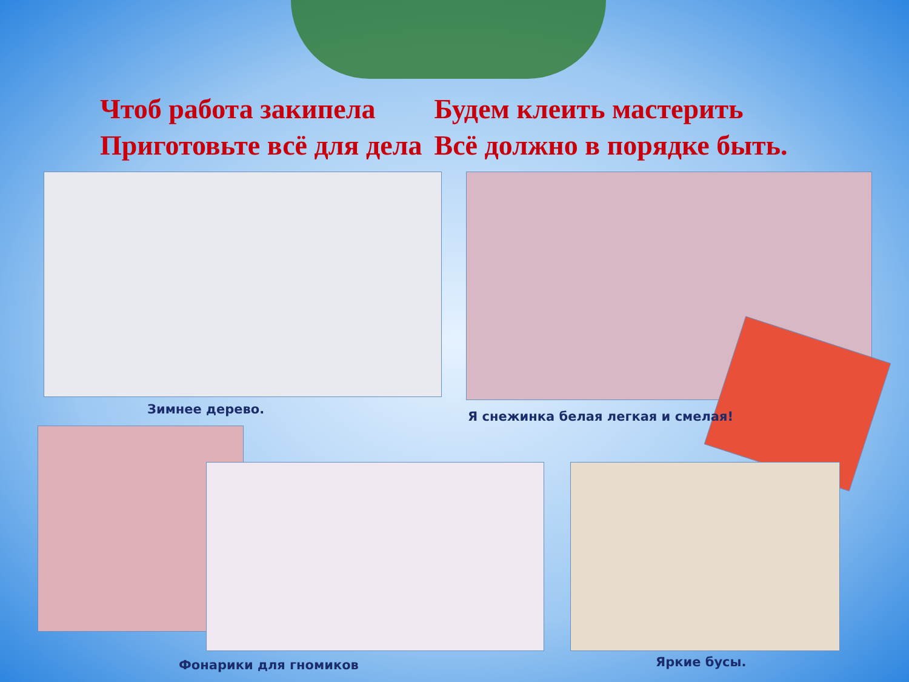Чтоб работа закипела Будем клеить мастерить
Приготовьте всё для дела Всё должно в порядке быть.
Зимнее дерево.
Я снежинка белая легкая и смелая!
Фонарики для гномиков Яркие бусы.